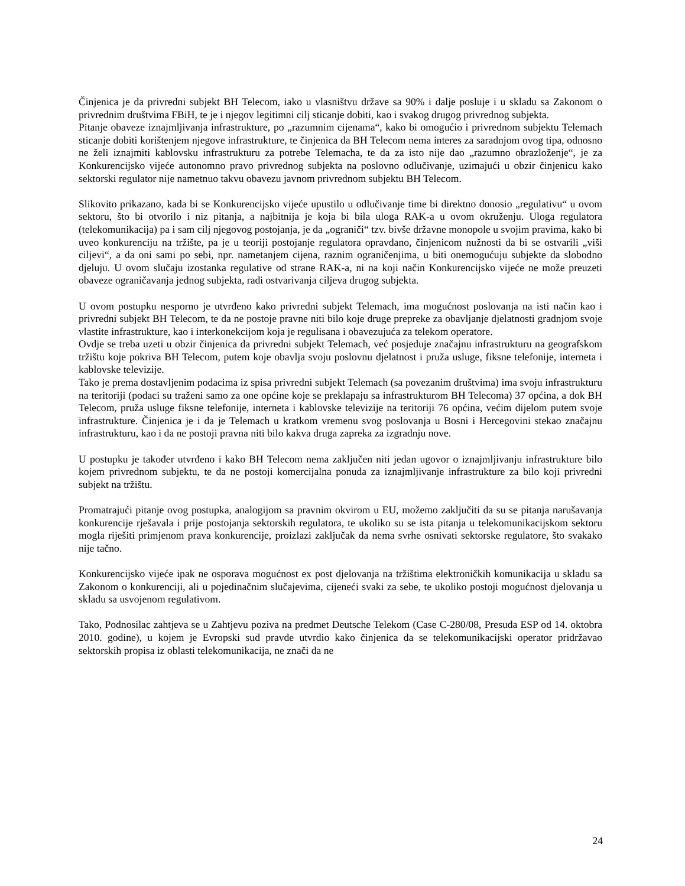Činjenica je da privredni subjekt BH Telecom, iako u vlasništvu države sa 90% i dalje posluje i u skladu sa Zakonom o privrednim društvima FBiH, te je i njegov legitimni cilj sticanje dobiti, kao i svakog drugog privrednog subjekta.
Pitanje obaveze iznajmljivanja infrastrukture, po „razumnim cijenama“, kako bi omogućio i privrednom subjektu Telemach sticanje dobiti korištenjem njegove infrastrukture, te činjenica da BH Telecom nema interes za saradnjom ovog tipa, odnosno ne želi iznajmiti kablovsku infrastrukturu za potrebe Telemacha, te da za isto nije dao „razumno obrazloženje“, je za Konkurencijsko vijeće autonomno pravo privrednog subjekta na poslovno odlučivanje, uzimajući u obzir činjenicu kako sektorski regulator nije nametnuo takvu obavezu javnom privrednom subjektu BH Telecom.
Slikovito prikazano, kada bi se Konkurencijsko vijeće upustilo u odlučivanje time bi direktno donosio „regulativu“ u ovom sektoru, što bi otvorilo i niz pitanja, a najbitnija je koja bi bila uloga RAK-a u ovom okruženju. Uloga regulatora (telekomunikacija) pa i sam cilj njegovog postojanja, je da „ograniči“ tzv. bivše državne monopole u svojim pravima, kako bi uveo konkurenciju na tržište, pa je u teoriji postojanje regulatora opravdano, činjenicom nužnosti da bi se ostvarili „viši ciljevi“, a da oni sami po sebi, npr. nametanjem cijena, raznim ograničenjima, u biti onemogućuju subjekte da slobodno djeluju. U ovom slučaju izostanka regulative od strane RAK-a, ni na koji način Konkurencijsko vijeće ne može preuzeti obaveze ograničavanja jednog subjekta, radi ostvarivanja ciljeva drugog subjekta.
U ovom postupku nesporno je utvrđeno kako privredni subjekt Telemach, ima mogućnost poslovanja na isti način kao i privredni subjekt BH Telecom, te da ne postoje pravne niti bilo koje druge prepreke za obavljanje djelatnosti gradnjom svoje vlastite infrastrukture, kao i interkonekcijom koja je regulisana i obavezujuća za telekom operatore.
Ovdje se treba uzeti u obzir činjenica da privredni subjekt Telemach, već posjeduje značajnu infrastrukturu na geografskom tržištu koje pokriva BH Telecom, putem koje obavlja svoju poslovnu djelatnost i pruža usluge, fiksne telefonije, interneta i kablovske televizije.
Tako je prema dostavljenim podacima iz spisa privredni subjekt Telemach (sa povezanim društvima) ima svoju infrastrukturu na teritoriji (podaci su traženi samo za one općine koje se preklapaju sa infrastrukturom BH Telecoma) 37 općina, a dok BH Telecom, pruža usluge fiksne telefonije, interneta i kablovske televizije na teritoriji 76 općina, većim dijelom putem svoje infrastrukture. Činjenica je i da je Telemach u kratkom vremenu svog poslovanja u Bosni i Hercegovini stekao značajnu infrastrukturu, kao i da ne postoji pravna niti bilo kakva druga zapreka za izgradnju nove.
U postupku je također utvrđeno i kako BH Telecom nema zaključen niti jedan ugovor o iznajmljivanju infrastrukture bilo kojem privrednom subjektu, te da ne postoji komercijalna ponuda za iznajmljivanje infrastrukture za bilo koji privredni subjekt na tržištu.
Promatrajući pitanje ovog postupka, analogijom sa pravnim okvirom u EU, možemo zaključiti da su se pitanja narušavanja konkurencije rješavala i prije postojanja sektorskih regulatora, te ukoliko su se ista pitanja u telekomunikacijskom sektoru mogla riješiti primjenom prava konkurencije, proizlazi zaključak da nema svrhe osnivati sektorske regulatore, što svakako nije tačno.
Konkurencijsko vijeće ipak ne osporava mogućnost ex post djelovanja na tržištima elektroničkih komunikacija u skladu sa Zakonom o konkurenciji, ali u pojedinačnim slučajevima, cijeneći svaki za sebe, te ukoliko postoji mogućnost djelovanja u skladu sa usvojenom regulativom.
Tako, Podnosilac zahtjeva se u Zahtjevu poziva na predmet Deutsche Telekom (Case C-280/08, Presuda ESP od 14. oktobra 2010. godine), u kojem je Evropski sud pravde utvrdio kako činjenica da se telekomunikacijski operator pridržavao sektorskih propisa iz oblasti telekomunikacija, ne znači da ne
24